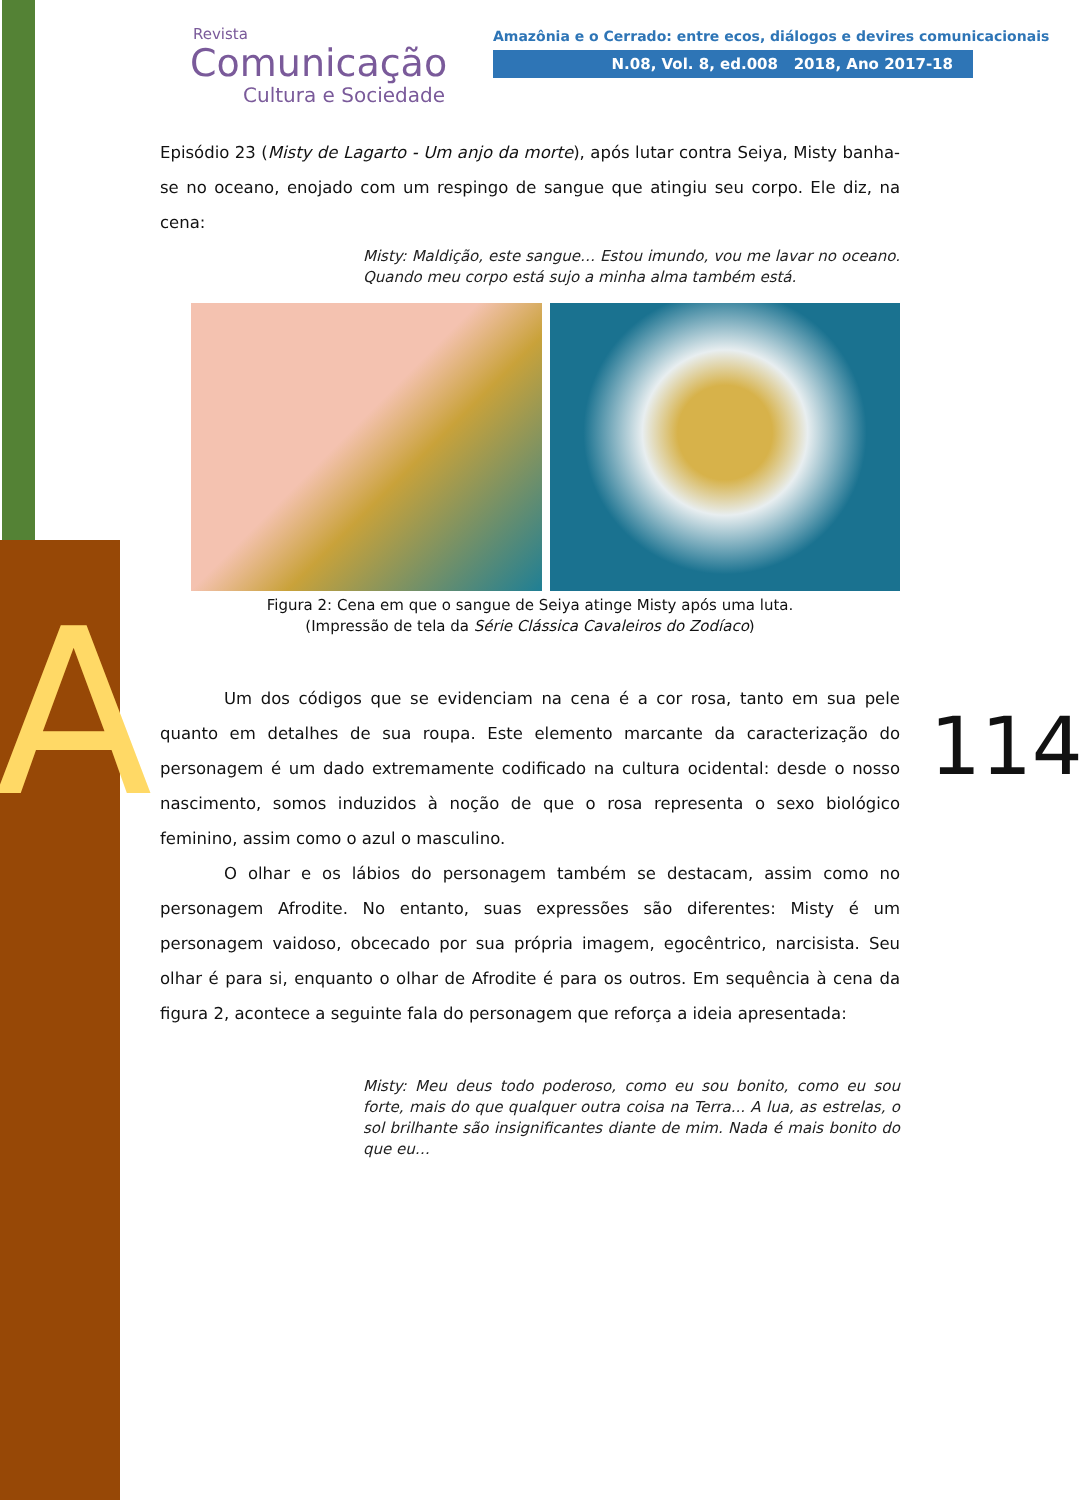A
Revista
Comunicação
Cultura e Sociedade
Amazônia e o Cerrado: entre ecos, diálogos e devires comunicacionais
N.08, Vol. 8, ed.008 2018, Ano 2017-18
Episódio 23 (Misty de Lagarto - Um anjo da morte), após lutar contra Seiya, Misty banha-se no oceano, enojado com um respingo de sangue que atingiu seu corpo. Ele diz, na cena:
Misty: Maldição, este sangue… Estou imundo, vou me lavar no oceano. Quando meu corpo está sujo a minha alma também está.
Figura 2: Cena em que o sangue de Seiya atinge Misty após uma luta.
(Impressão de tela da Série Clássica Cavaleiros do Zodíaco)
Um dos códigos que se evidenciam na cena é a cor rosa, tanto em sua pele quanto em detalhes de sua roupa. Este elemento marcante da caracterização do personagem é um dado extremamente codificado na cultura ocidental: desde o nosso nascimento, somos induzidos à noção de que o rosa representa o sexo biológico feminino, assim como o azul o masculino.
O olhar e os lábios do personagem também se destacam, assim como no personagem Afrodite. No entanto, suas expressões são diferentes: Misty é um personagem vaidoso, obcecado por sua própria imagem, egocêntrico, narcisista. Seu olhar é para si, enquanto o olhar de Afrodite é para os outros. Em sequência à cena da figura 2, acontece a seguinte fala do personagem que reforça a ideia apresentada:
Misty: Meu deus todo poderoso, como eu sou bonito, como eu sou forte, mais do que qualquer outra coisa na Terra... A lua, as estrelas, o sol brilhante são insignificantes diante de mim. Nada é mais bonito do que eu…
114